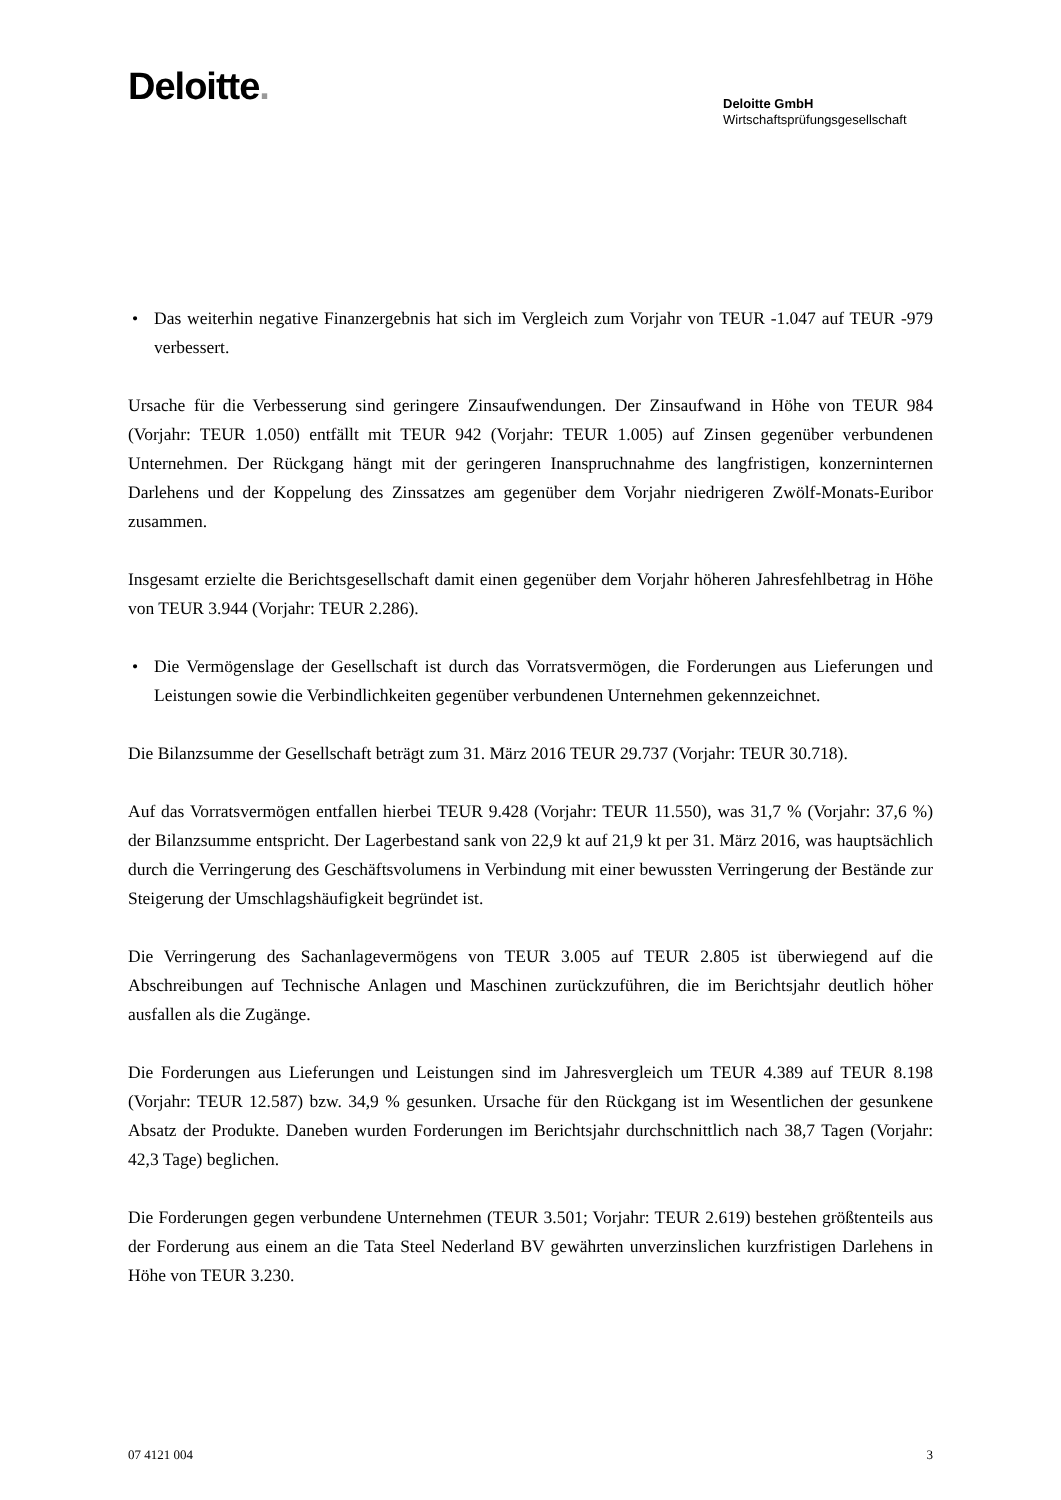Deloitte.
Deloitte GmbH
Wirtschaftsprüfungsgesellschaft
• Das weiterhin negative Finanzergebnis hat sich im Vergleich zum Vorjahr von TEUR -1.047 auf TEUR -979 verbessert.
Ursache für die Verbesserung sind geringere Zinsaufwendungen. Der Zinsaufwand in Höhe von TEUR 984 (Vorjahr: TEUR 1.050) entfällt mit TEUR 942 (Vorjahr: TEUR 1.005) auf Zinsen gegenüber verbundenen Unternehmen. Der Rückgang hängt mit der geringeren Inanspruchnahme des langfristigen, konzerninternen Darlehens und der Koppelung des Zinssatzes am gegenüber dem Vorjahr niedrigeren Zwölf-Monats-Euribor zusammen.
Insgesamt erzielte die Berichtsgesellschaft damit einen gegenüber dem Vorjahr höheren Jahresfehlbetrag in Höhe von TEUR 3.944 (Vorjahr: TEUR 2.286).
• Die Vermögenslage der Gesellschaft ist durch das Vorratsvermögen, die Forderungen aus Lieferungen und Leistungen sowie die Verbindlichkeiten gegenüber verbundenen Unternehmen gekennzeichnet.
Die Bilanzsumme der Gesellschaft beträgt zum 31. März 2016 TEUR 29.737 (Vorjahr: TEUR 30.718).
Auf das Vorratsvermögen entfallen hierbei TEUR 9.428 (Vorjahr: TEUR 11.550), was 31,7 % (Vorjahr: 37,6 %) der Bilanzsumme entspricht. Der Lagerbestand sank von 22,9 kt auf 21,9 kt per 31. März 2016, was hauptsächlich durch die Verringerung des Geschäftsvolumens in Verbindung mit einer bewussten Verringerung der Bestände zur Steigerung der Umschlagshäufigkeit begründet ist.
Die Verringerung des Sachanlagevermögens von TEUR 3.005 auf TEUR 2.805 ist überwiegend auf die Abschreibungen auf Technische Anlagen und Maschinen zurückzuführen, die im Berichtsjahr deutlich höher ausfallen als die Zugänge.
Die Forderungen aus Lieferungen und Leistungen sind im Jahresvergleich um TEUR 4.389 auf TEUR 8.198 (Vorjahr: TEUR 12.587) bzw. 34,9 % gesunken. Ursache für den Rückgang ist im Wesentlichen der gesunkene Absatz der Produkte. Daneben wurden Forderungen im Berichtsjahr durchschnittlich nach 38,7 Tagen (Vorjahr: 42,3 Tage) beglichen.
Die Forderungen gegen verbundene Unternehmen (TEUR 3.501; Vorjahr: TEUR 2.619) bestehen größtenteils aus der Forderung aus einem an die Tata Steel Nederland BV gewährten unverzinslichen kurzfristigen Darlehens in Höhe von TEUR 3.230.
07 4121 004 3